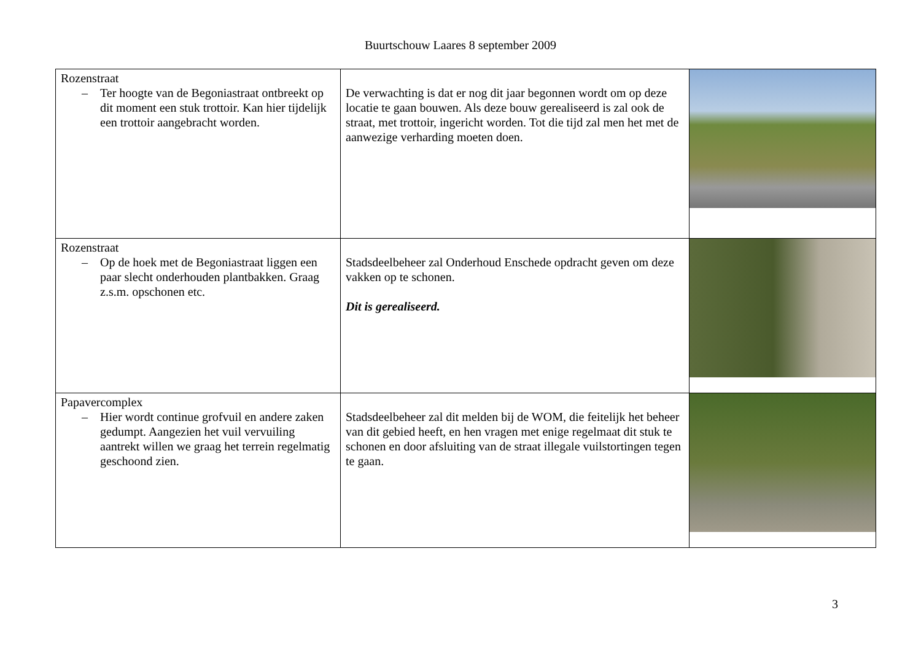Buurtschouw Laares 8 september 2009
| Rozenstraat – Ter hoogte van de Begoniastraat ontbreekt op dit moment een stuk trottoir. Kan hier tijdelijk een trottoir aangebracht worden. | De verwachting is dat er nog dit jaar begonnen wordt om op deze locatie te gaan bouwen. Als deze bouw gerealiseerd is zal ook de straat, met trottoir, ingericht worden. Tot die tijd zal men het met de aanwezige verharding moeten doen. | |
| Rozenstraat – Op de hoek met de Begoniastraat liggen een paar slecht onderhouden plantbakken. Graag z.s.m. opschonen etc. | Stadsdeelbeheer zal Onderhoud Enschede opdracht geven om deze vakken op te schonen. Dit is gerealiseerd. | |
| Papavercomplex – Hier wordt continue grofvuil en andere zaken gedumpt. Aangezien het vuil vervuiling aantrekt willen we graag het terrein regelmatig geschoond zien. | Stadsdeelbeheer zal dit melden bij de WOM, die feitelijk het beheer van dit gebied heeft, en hen vragen met enige regelmaat dit stuk te schonen en door afsluiting van de straat illegale vuilstortingen tegen te gaan. | |
3